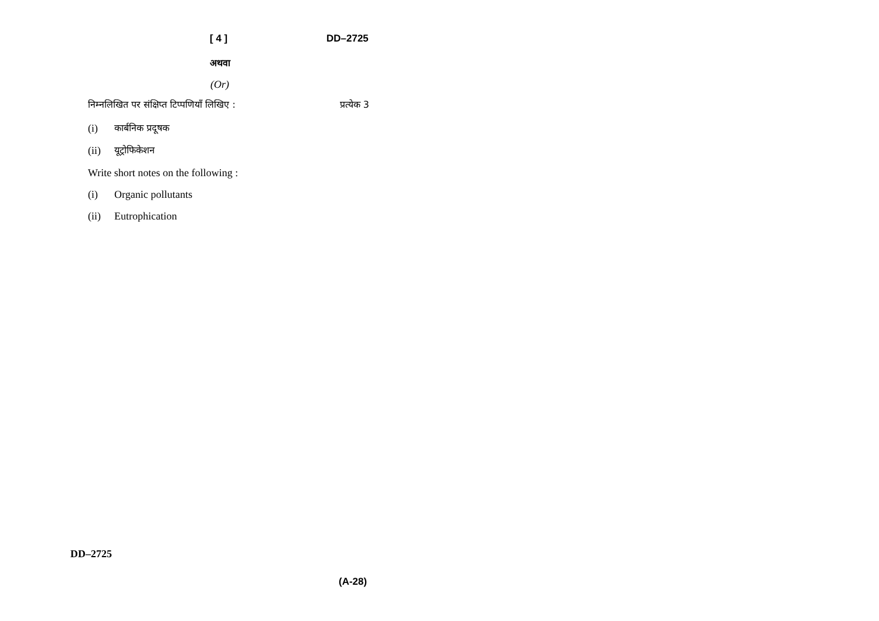[ 4 ] DD–2725
अथवा
(Or)
निम्नलिखित पर संक्षिप्त टिप्पणियाँ लिखिए : प्रत्येक 3
(i) कार्बनिक प्रदूषक
(ii) यूट्रोफिकेशन
Write short notes on the following :
(i) Organic pollutants
(ii) Eutrophication
DD–2725
(A-28)